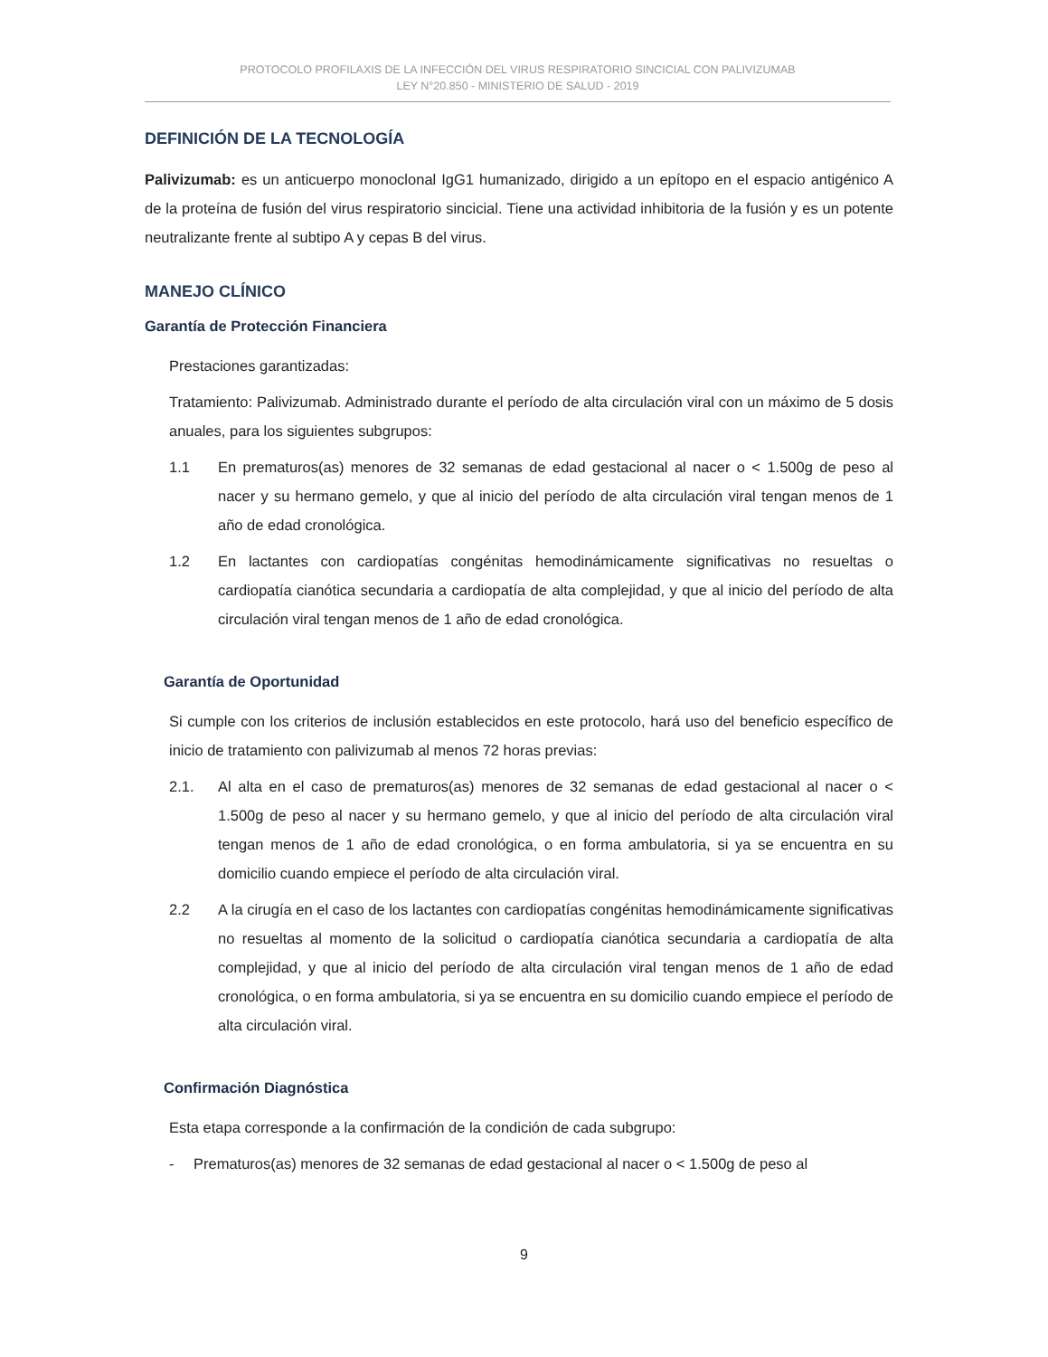PROTOCOLO PROFILAXIS DE LA INFECCIÓN DEL VIRUS RESPIRATORIO SINCICIAL CON PALIVIZUMAB
LEY N°20.850 - MINISTERIO DE SALUD - 2019
DEFINICIÓN DE LA TECNOLOGÍA
Palivizumab: es un anticuerpo monoclonal IgG1 humanizado, dirigido a un epítopo en el espacio antigénico A de la proteína de fusión del virus respiratorio sincicial. Tiene una actividad inhibitoria de la fusión y es un potente neutralizante frente al subtipo A y cepas B del virus.
MANEJO CLÍNICO
Garantía de Protección Financiera
Prestaciones garantizadas:
Tratamiento: Palivizumab. Administrado durante el período de alta circulación viral con un máximo de 5 dosis anuales, para los siguientes subgrupos:
1.1 En prematuros(as) menores de 32 semanas de edad gestacional al nacer o < 1.500g de peso al nacer y su hermano gemelo, y que al inicio del período de alta circulación viral tengan menos de 1 año de edad cronológica.
1.2 En lactantes con cardiopatías congénitas hemodinámicamente significativas no resueltas o cardiopatía cianótica secundaria a cardiopatía de alta complejidad, y que al inicio del período de alta circulación viral tengan menos de 1 año de edad cronológica.
Garantía de Oportunidad
Si cumple con los criterios de inclusión establecidos en este protocolo, hará uso del beneficio específico de inicio de tratamiento con palivizumab al menos 72 horas previas:
2.1. Al alta en el caso de prematuros(as) menores de 32 semanas de edad gestacional al nacer o < 1.500g de peso al nacer y su hermano gemelo, y que al inicio del período de alta circulación viral tengan menos de 1 año de edad cronológica, o en forma ambulatoria, si ya se encuentra en su domicilio cuando empiece el período de alta circulación viral.
2.2 A la cirugía en el caso de los lactantes con cardiopatías congénitas hemodinámicamente significativas no resueltas al momento de la solicitud o cardiopatía cianótica secundaria a cardiopatía de alta complejidad, y que al inicio del período de alta circulación viral tengan menos de 1 año de edad cronológica, o en forma ambulatoria, si ya se encuentra en su domicilio cuando empiece el período de alta circulación viral.
Confirmación Diagnóstica
Esta etapa corresponde a la confirmación de la condición de cada subgrupo:
- Prematuros(as) menores de 32 semanas de edad gestacional al nacer o < 1.500g de peso al
9